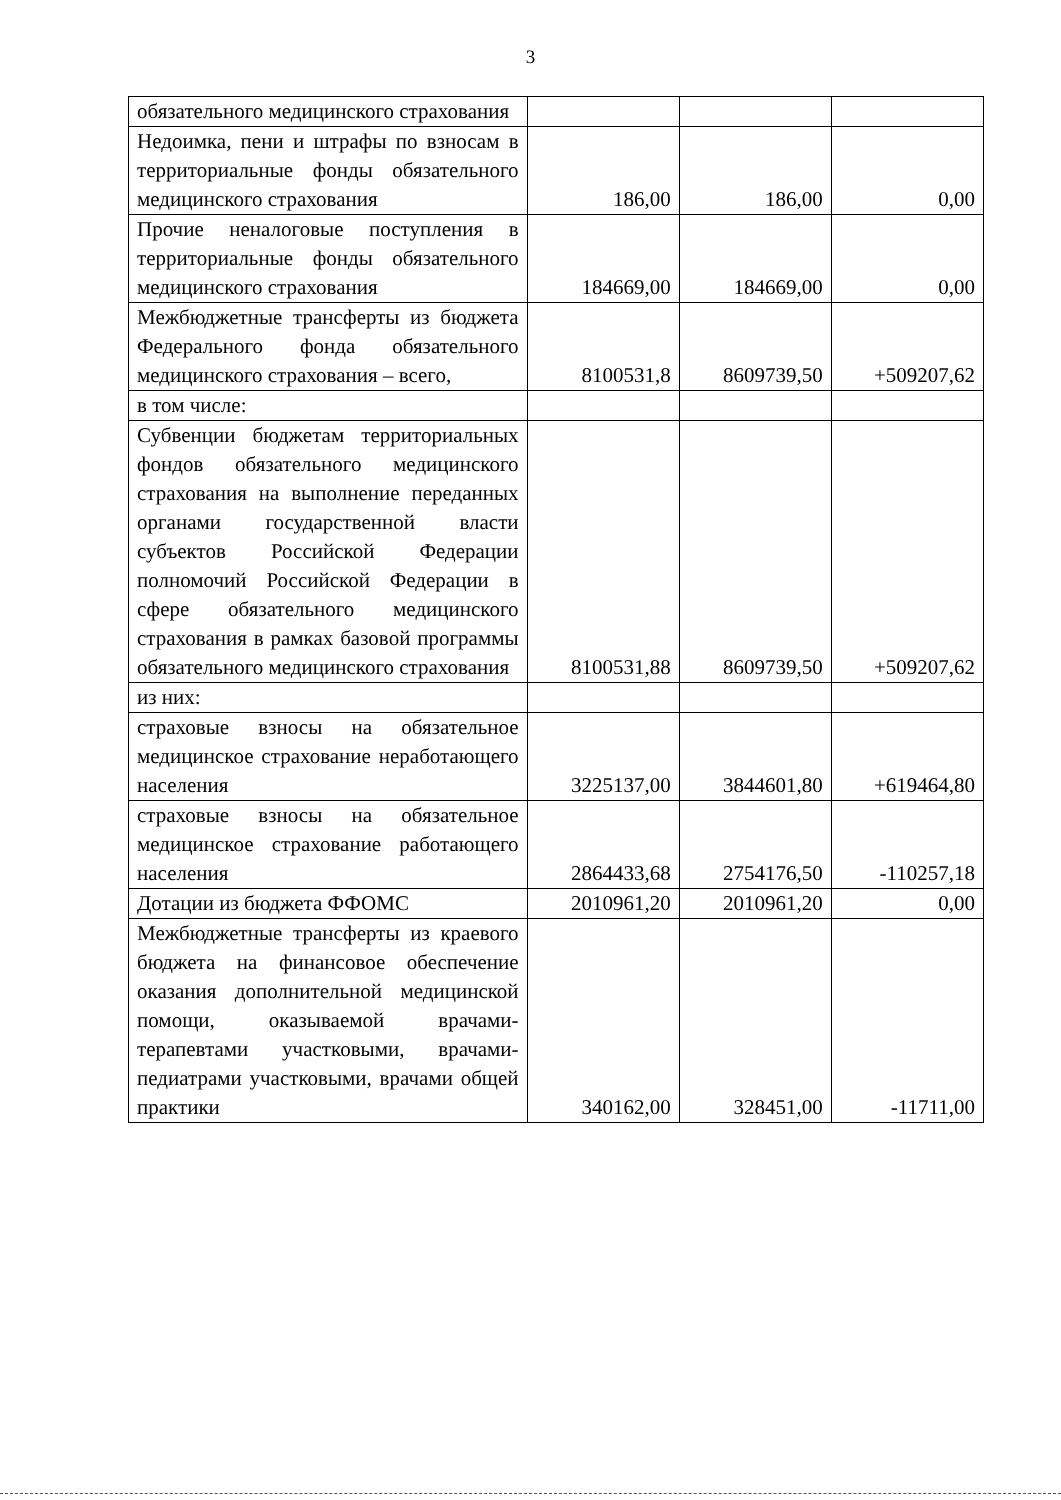3
| обязательного медицинского страхования | | | |
| Недоимка, пени и штрафы по взносам в территориальные фонды обязательного медицинского страхования | 186,00 | 186,00 | 0,00 |
| Прочие неналоговые поступления в территориальные фонды обязательного медицинского страхования | 184669,00 | 184669,00 | 0,00 |
| Межбюджетные трансферты из бюджета Федерального фонда обязательного медицинского страхования – всего, | 8100531,8 | 8609739,50 | +509207,62 |
| в том числе: | | | |
| Субвенции бюджетам территориальных фондов обязательного медицинского страхования на выполнение переданных органами государственной власти субъектов Российской Федерации полномочий Российской Федерации в сфере обязательного медицинского страхования в рамках базовой программы обязательного медицинского страхования | 8100531,88 | 8609739,50 | +509207,62 |
| из них: | | | |
| страховые взносы на обязательное медицинское страхование неработающего населения | 3225137,00 | 3844601,80 | +619464,80 |
| страховые взносы на обязательное медицинское страхование работающего населения | 2864433,68 | 2754176,50 | -110257,18 |
| Дотации из бюджета ФФОМС | 2010961,20 | 2010961,20 | 0,00 |
| Межбюджетные трансферты из краевого бюджета на финансовое обеспечение оказания дополнительной медицинской помощи, оказываемой врачами-терапевтами участковыми, врачами-педиатрами участковыми, врачами общей практики | 340162,00 | 328451,00 | -11711,00 |